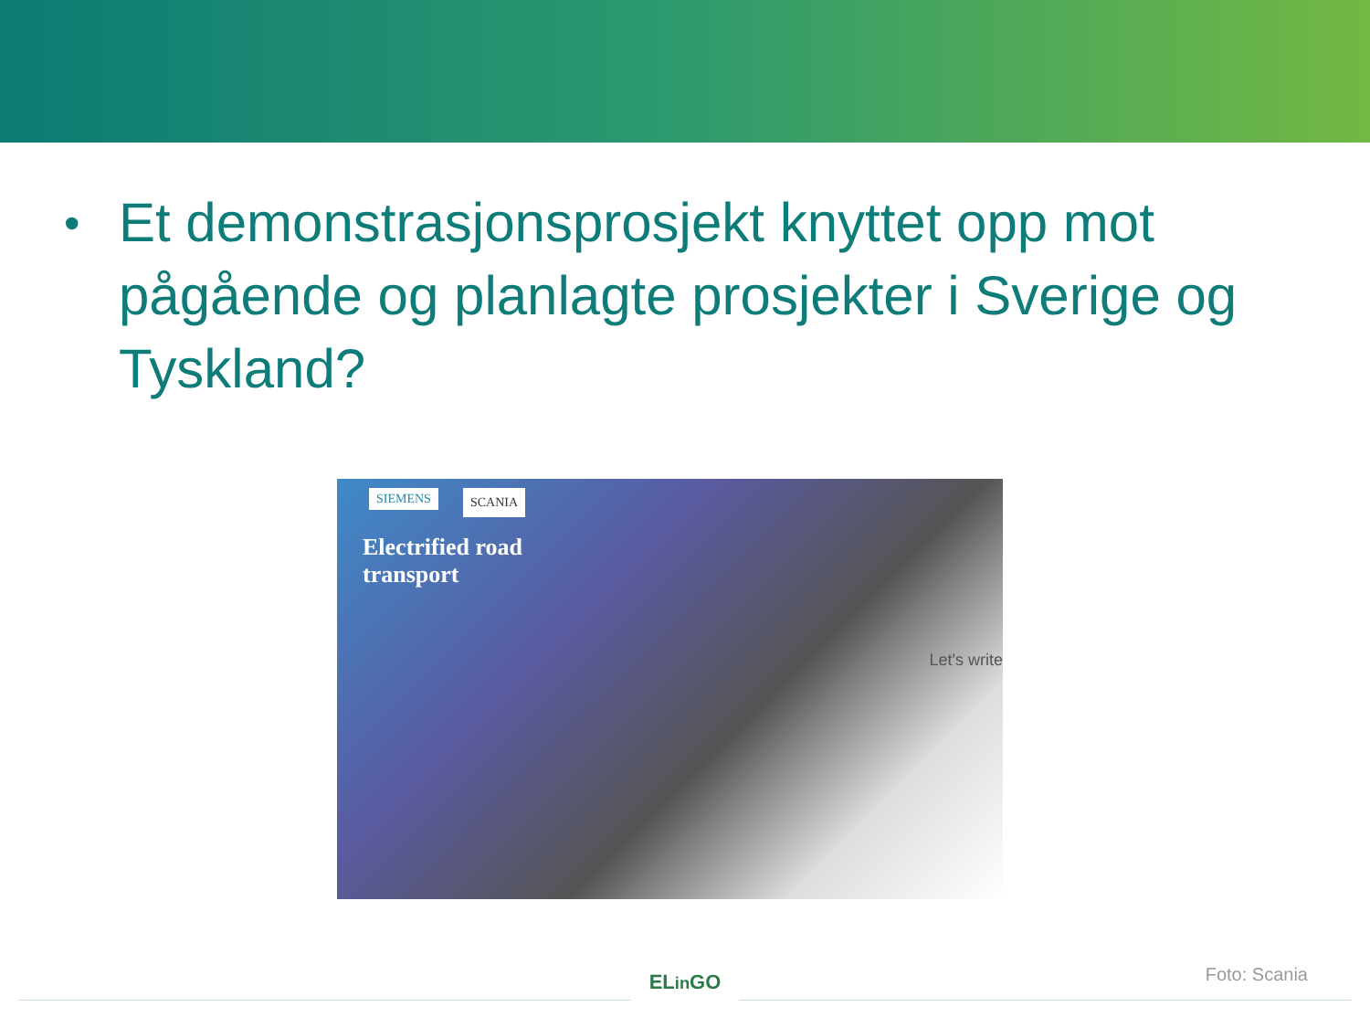•
Et demonstrasjonsprosjekt knyttet opp mot pågående og planlagte prosjekter i Sverige og Tyskland?
SIEMENS SCANIA
Electrified road transport
Let's write
ELin GO
Foto: Scania